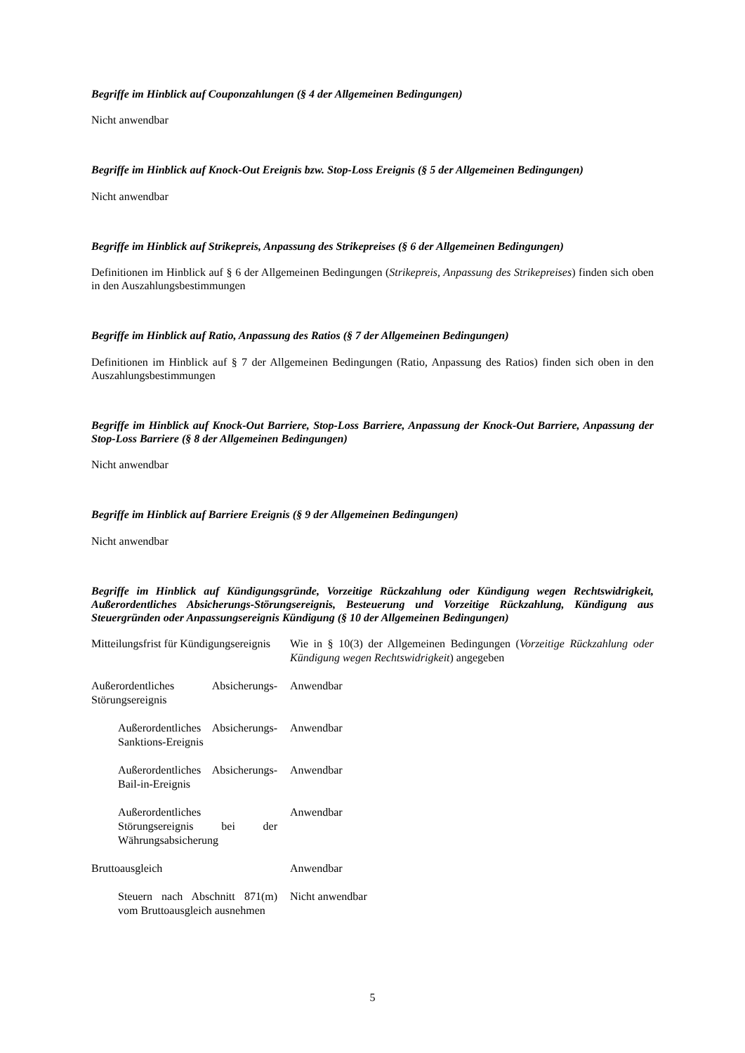Begriffe im Hinblick auf Couponzahlungen (§ 4 der Allgemeinen Bedingungen)
Nicht anwendbar
Begriffe im Hinblick auf Knock-Out Ereignis bzw. Stop-Loss Ereignis (§ 5 der Allgemeinen Bedingungen)
Nicht anwendbar
Begriffe im Hinblick auf Strikepreis, Anpassung des Strikepreises (§ 6 der Allgemeinen Bedingungen)
Definitionen im Hinblick auf § 6 der Allgemeinen Bedingungen (Strikepreis, Anpassung des Strikepreises) finden sich oben in den Auszahlungsbestimmungen
Begriffe im Hinblick auf Ratio, Anpassung des Ratios (§ 7 der Allgemeinen Bedingungen)
Definitionen im Hinblick auf § 7 der Allgemeinen Bedingungen (Ratio, Anpassung des Ratios) finden sich oben in den Auszahlungsbestimmungen
Begriffe im Hinblick auf Knock-Out Barriere, Stop-Loss Barriere, Anpassung der Knock-Out Barriere, Anpassung der Stop-Loss Barriere (§ 8 der Allgemeinen Bedingungen)
Nicht anwendbar
Begriffe im Hinblick auf Barriere Ereignis (§ 9 der Allgemeinen Bedingungen)
Nicht anwendbar
Begriffe im Hinblick auf Kündigungsgründe, Vorzeitige Rückzahlung oder Kündigung wegen Rechtswidrigkeit, Außerordentliches Absicherungs-Störungsereignis, Besteuerung und Vorzeitige Rückzahlung, Kündigung aus Steuergründen oder Anpassungsereignis Kündigung (§ 10 der Allgemeinen Bedingungen)
| Mitteilungsfrist für Kündigungsereignis | Wie in § 10(3) der Allgemeinen Bedingungen ( Vorzeitige Rückzahlung oder Kündigung wegen Rechtswidrigkeit ) angegeben |
| Außerordentliches Absicherungs-Störungsereignis | Anwendbar |
| Außerordentliches Absicherungs-Sanktions-Ereignis | Anwendbar |
| Außerordentliches Absicherungs-Bail-in-Ereignis | Anwendbar |
| Außerordentliches Störungsereignis bei der Währungsabsicherung | Anwendbar |
| Bruttoausgleich | Anwendbar |
| Steuern nach Abschnitt 871(m) vom Bruttoausgleich ausnehmen | Nicht anwendbar |
5